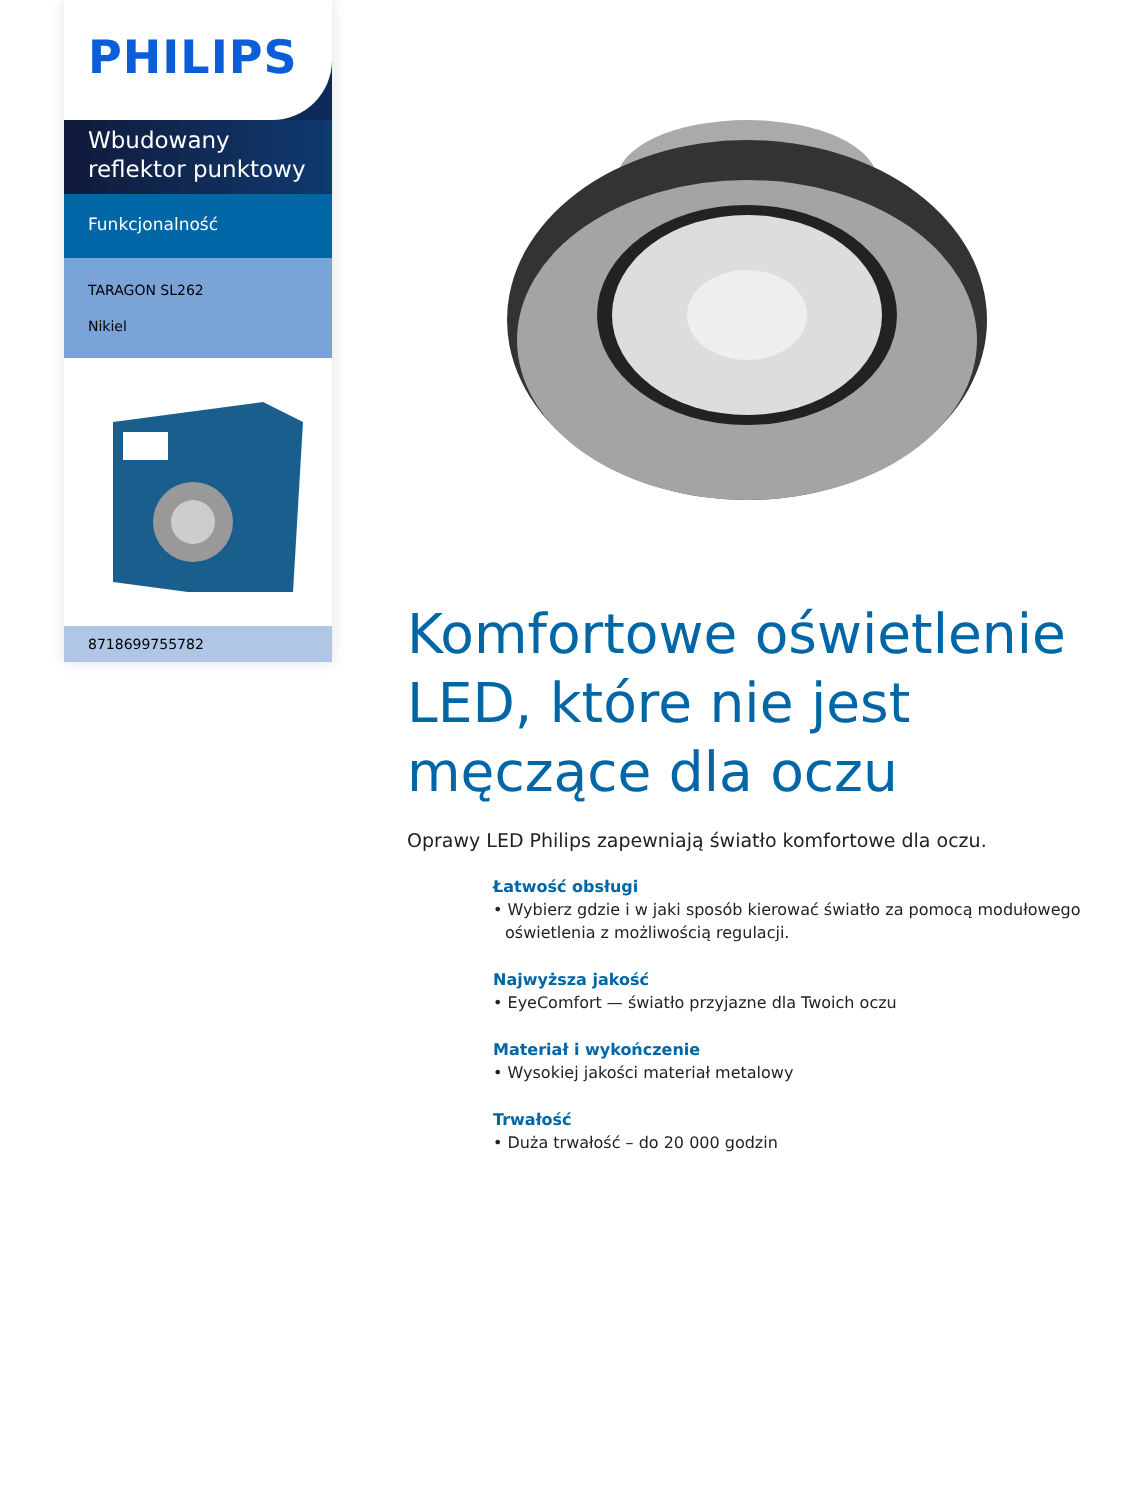PHILIPS
Wbudowany reflektor punktowy
Funkcjonalność
TARAGON SL262
Nikiel
8718699755782
Komfortowe oświetlenie LED, które nie jest męczące dla oczu
Oprawy LED Philips zapewniają światło komfortowe dla oczu.
Łatwość obsługi
• Wybierz gdzie i w jaki sposób kierować światło za pomocą modułowego oświetlenia z możliwością regulacji.
Najwyższa jakość
• EyeComfort — światło przyjazne dla Twoich oczu
Materiał i wykończenie
• Wysokiej jakości materiał metalowy
Trwałość
• Duża trwałość – do 20 000 godzin